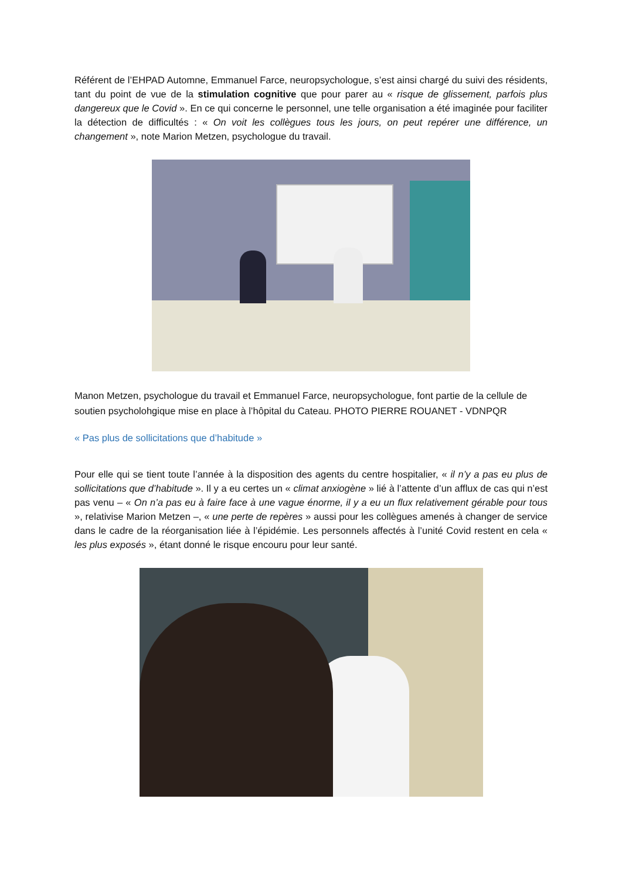Référent de l’EHPAD Automne, Emmanuel Farce, neuropsychologue, s’est ainsi chargé du suivi des résidents, tant du point de vue de la stimulation cognitive que pour parer au « risque de glissement, parfois plus dangereux que le Covid ». En ce qui concerne le personnel, une telle organisation a été imaginée pour faciliter la détection de difficultés : « On voit les collègues tous les jours, on peut repérer une différence, un changement », note Marion Metzen, psychologue du travail.
Manon Metzen, psychologue du travail et Emmanuel Farce, neuropsychologue, font partie de la cellule de soutien psycholohgique mise en place à l’hôpital du Cateau. PHOTO PIERRE ROUANET - VDNPQR
« Pas plus de sollicitations que d’habitude »
Pour elle qui se tient toute l’année à la disposition des agents du centre hospitalier, « il n’y a pas eu plus de sollicitations que d’habitude ». Il y a eu certes un « climat anxiogène » lié à l’attente d’un afflux de cas qui n’est pas venu – « On n’a pas eu à faire face à une vague énorme, il y a eu un flux relativement gérable pour tous », relativise Marion Metzen –, « une perte de repères » aussi pour les collègues amenés à changer de service dans le cadre de la réorganisation liée à l’épidémie. Les personnels affectés à l’unité Covid restent en cela « les plus exposés », étant donné le risque encouru pour leur santé.